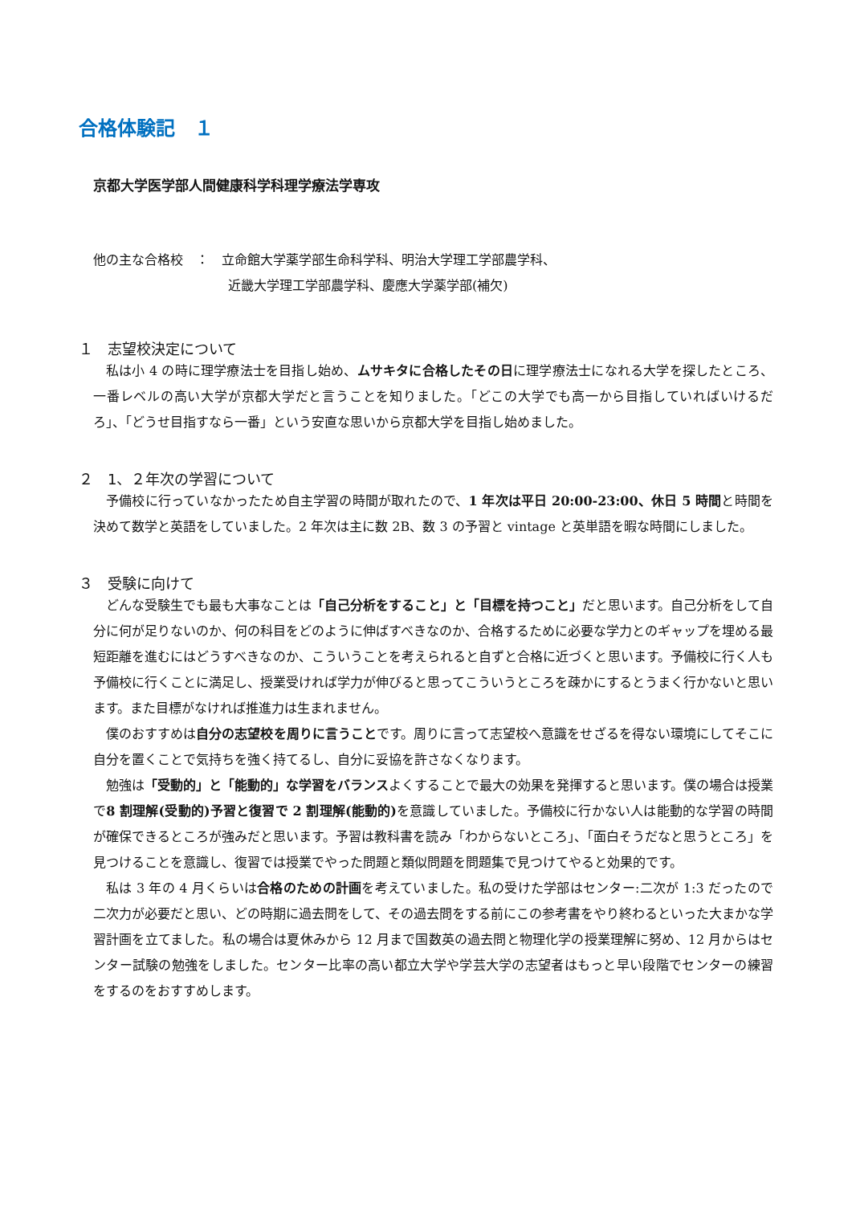合格体験記　１
京都大学医学部人間健康科学科理学療法学専攻
他の主な合格校　：　立命館大学薬学部生命科学科、明治大学理工学部農学科、
近畿大学理工学部農学科、慶應大学薬学部(補欠)
１　志望校決定について
私は小 4 の時に理学療法士を目指し始め、ムサキタに合格したその日に理学療法士になれる大学を探したところ、一番レベルの高い大学が京都大学だと言うことを知りました。「どこの大学でも高一から目指していればいけるだろ」、「どうせ目指すなら一番」という安直な思いから京都大学を目指し始めました。
２　1、２年次の学習について
予備校に行っていなかったため自主学習の時間が取れたので、1 年次は平日 20:00-23:00、休日 5 時間と時間を決めて数学と英語をしていました。2 年次は主に数 2B、数 3 の予習と vintage と英単語を暇な時間にしました。
３　受験に向けて
どんな受験生でも最も大事なことは「自己分析をすること」と「目標を持つこと」だと思います。自己分析をして自分に何が足りないのか、何の科目をどのように伸ばすべきなのか、合格するために必要な学力とのギャップを埋める最短距離を進むにはどうすべきなのか、こういうことを考えられると自ずと合格に近づくと思います。予備校に行く人も予備校に行くことに満足し、授業受ければ学力が伸びると思ってこういうところを疎かにするとうまく行かないと思います。また目標がなければ推進力は生まれません。
僕のおすすめは自分の志望校を周りに言うことです。周りに言って志望校へ意識をせざるを得ない環境にしてそこに自分を置くことで気持ちを強く持てるし、自分に妥協を許さなくなります。
勉強は「受動的」と「能動的」な学習をバランスよくすることで最大の効果を発揮すると思います。僕の場合は授業で8 割理解(受動的)予習と復習で 2 割理解(能動的) を意識していました。予備校に行かない人は能動的な学習の時間が確保できるところが強みだと思います。予習は教科書を読み「わからないところ」、「面白そうだなと思うところ」を見つけることを意識し、復習では授業でやった問題と類似問題を問題集で見つけてやると効果的です。
私は 3 年の 4 月くらいは合格のための計画を考えていました。私の受けた学部はセンター:二次が 1:3 だったので二次力が必要だと思い、どの時期に過去問をして、その過去問をする前にこの参考書をやり終わるといった大まかな学習計画を立てました。私の場合は夏休みから 12 月まで国数英の過去問と物理化学の授業理解に努め、12 月からはセンター試験の勉強をしました。センター比率の高い都立大学や学芸大学の志望者はもっと早い段階でセンターの練習をするのをおすすめします。